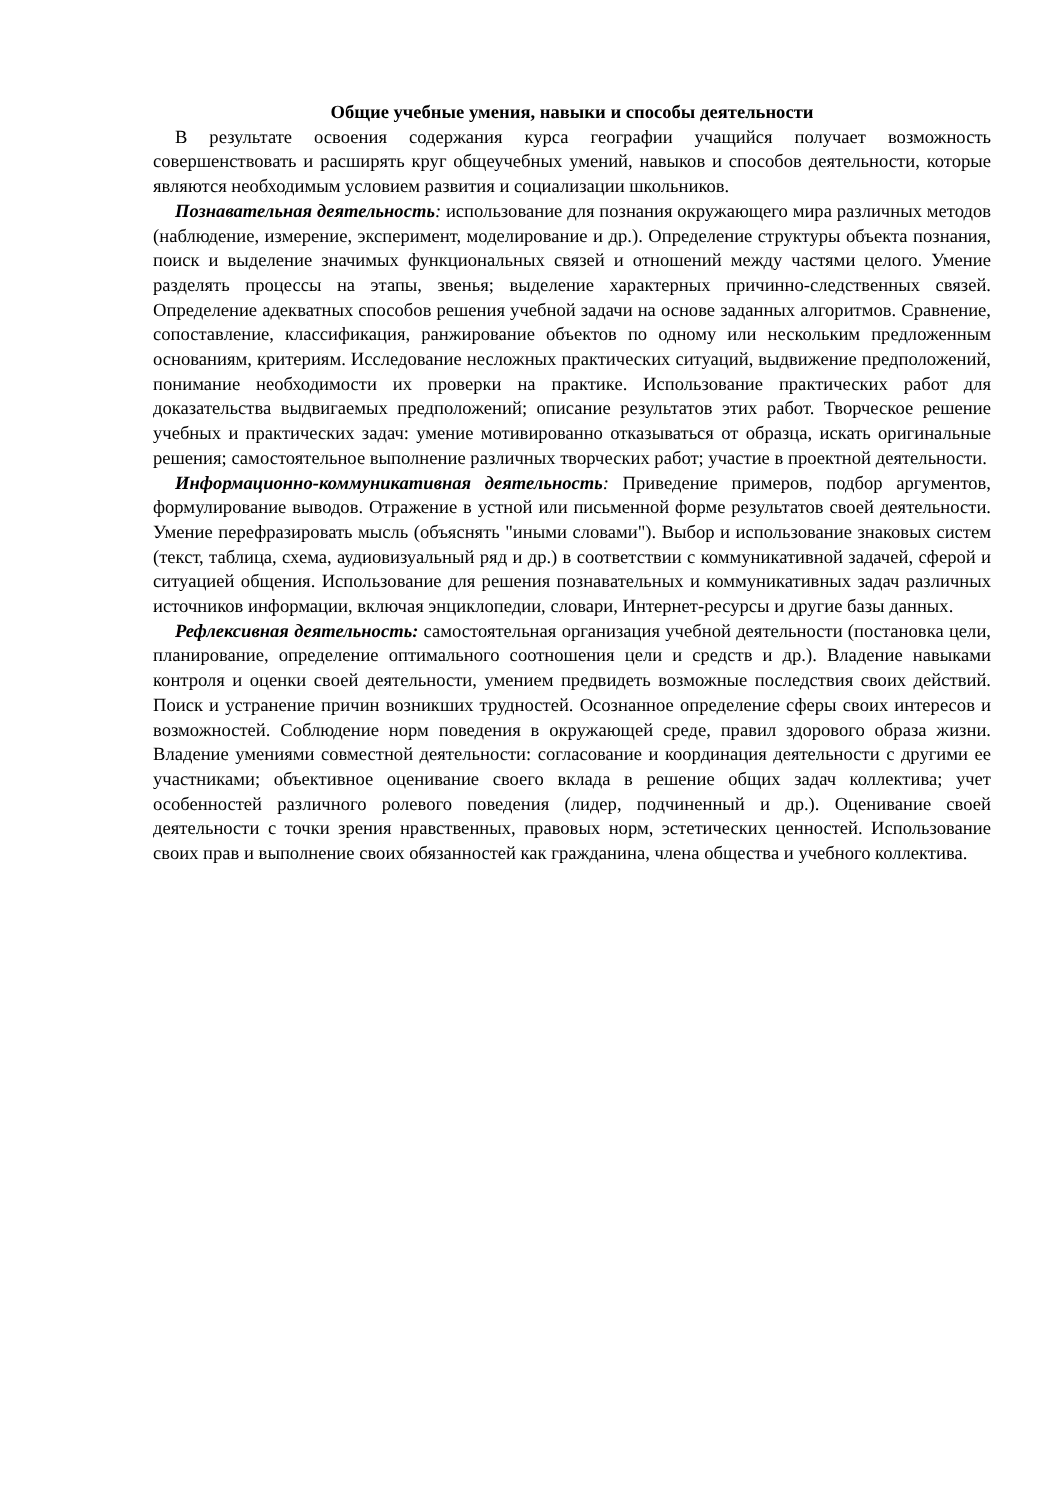Общие учебные умения, навыки и способы деятельности
В результате освоения содержания курса географии учащийся получает возможность совершенствовать и расширять круг общеучебных умений, навыков и способов деятельности, которые являются необходимым условием развития и социализации школьников.
Познавательная деятельность: использование для познания окружающего мира различных методов (наблюдение, измерение, эксперимент, моделирование и др.). Определение структуры объекта познания, поиск и выделение значимых функциональных связей и отношений между частями целого. Умение разделять процессы на этапы, звенья; выделение характерных причинно-следственных связей. Определение адекватных способов решения учебной задачи на основе заданных алгоритмов. Сравнение, сопоставление, классификация, ранжирование объектов по одному или нескольким предложенным основаниям, критериям. Исследование несложных практических ситуаций, выдвижение предположений, понимание необходимости их проверки на практике. Использование практических работ для доказательства выдвигаемых предположений; описание результатов этих работ. Творческое решение учебных и практических задач: умение мотивированно отказываться от образца, искать оригинальные решения; самостоятельное выполнение различных творческих работ; участие в проектной деятельности.
Информационно-коммуникативная деятельность: Приведение примеров, подбор аргументов, формулирование выводов. Отражение в устной или письменной форме результатов своей деятельности. Умение перефразировать мысль (объяснять "иными словами"). Выбор и использование знаковых систем (текст, таблица, схема, аудиовизуальный ряд и др.) в соответствии с коммуникативной задачей, сферой и ситуацией общения. Использование для решения познавательных и коммуникативных задач различных источников информации, включая энциклопедии, словари, Интернет-ресурсы и другие базы данных.
Рефлексивная деятельность: самостоятельная организация учебной деятельности (постановка цели, планирование, определение оптимального соотношения цели и средств и др.). Владение навыками контроля и оценки своей деятельности, умением предвидеть возможные последствия своих действий. Поиск и устранение причин возникших трудностей. Осознанное определение сферы своих интересов и возможностей. Соблюдение норм поведения в окружающей среде, правил здорового образа жизни. Владение умениями совместной деятельности: согласование и координация деятельности с другими ее участниками; объективное оценивание своего вклада в решение общих задач коллектива; учет особенностей различного ролевого поведения (лидер, подчиненный и др.). Оценивание своей деятельности с точки зрения нравственных, правовых норм, эстетических ценностей. Использование своих прав и выполнение своих обязанностей как гражданина, члена общества и учебного коллектива.